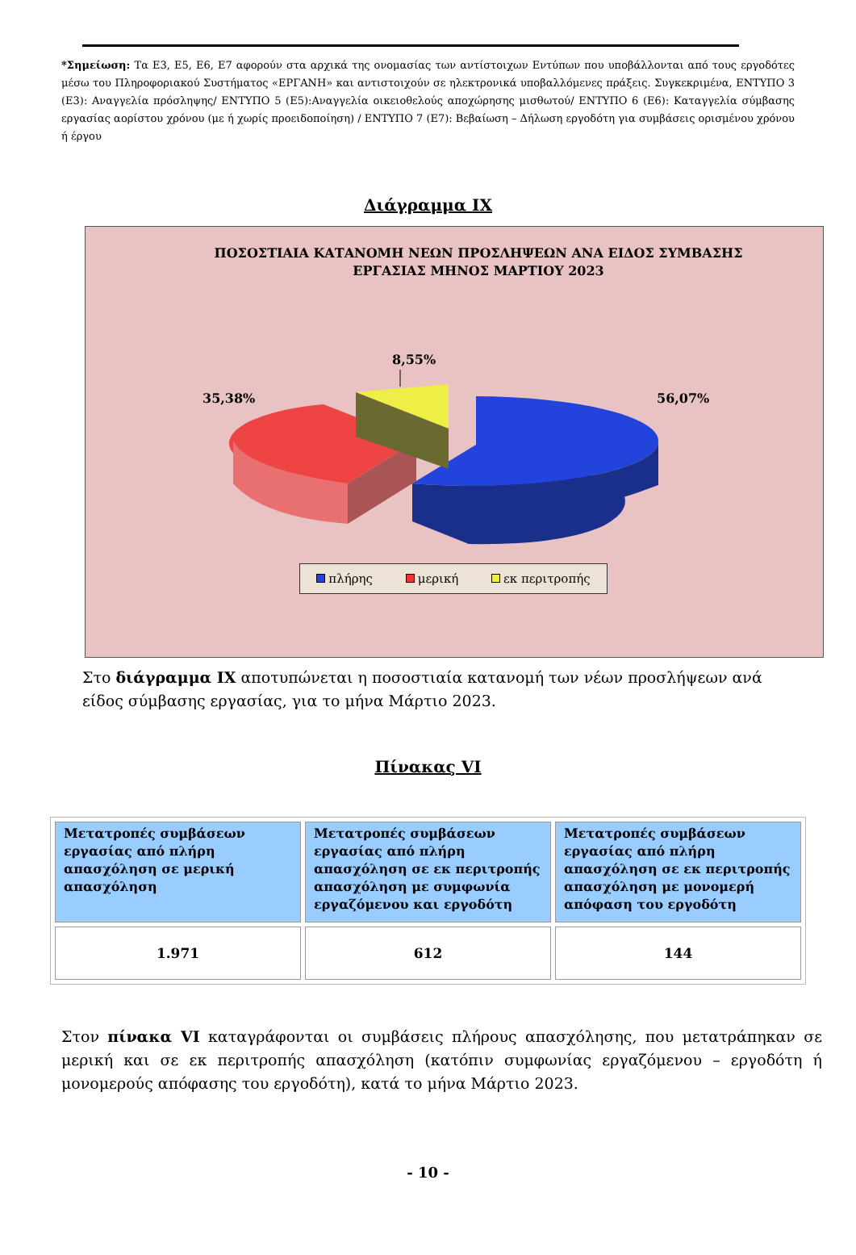*Σημείωση: Τα Ε3, Ε5, Ε6, Ε7 αφορούν στα αρχικά της ονομασίας των αντίστοιχων Εντύπων που υποβάλλονται από τους εργοδότες μέσω του Πληροφοριακού Συστήματος «ΕΡΓΑΝΗ» και αντιστοιχούν σε ηλεκτρονικά υποβαλλόμενες πράξεις. Συγκεκριμένα, ΕΝΤΥΠΟ 3 (Ε3): Αναγγελία πρόσληψης/ ΕΝΤΥΠΟ 5 (Ε5):Αναγγελία οικειοθελούς αποχώρησης μισθωτού/ ΕΝΤΥΠΟ 6 (Ε6): Καταγγελία σύμβασης εργασίας αορίστου χρόνου (με ή χωρίς προειδοποίηση) / ΕΝΤΥΠΟ 7 (Ε7): Βεβαίωση – Δήλωση εργοδότη για συμβάσεις ορισμένου χρόνου ή έργου
Διάγραμμα ΙΧ
ΠΟΣΟΣΤΙΑΙΑ ΚΑΤΑΝΟΜΗ ΝΕΩΝ ΠΡΟΣΛΗΨΕΩΝ ΑΝΑ ΕΙΔΟΣ ΣΥΜΒΑΣΗΣ ΕΡΓΑΣΙΑΣ ΜΗΝΟΣ ΜΑΡΤΙΟΥ 2023
8,55%
35,38% 56,07%
πλήρης μερική εκ περιτροπής
Στο διάγραμμα ΙΧ αποτυπώνεται η ποσοστιαία κατανομή των νέων προσλήψεων ανά είδος σύμβασης εργασίας, για το μήνα Μάρτιο 2023.
Πίνακας VI
| Μετατροπές συμβάσεων εργασίας από πλήρη απασχόληση σε μερική απασχόληση | Μετατροπές συμβάσεων εργασίας από πλήρη απασχόληση σε εκ περιτροπής απασχόληση με συμφωνία εργαζόμενου και εργοδότη | Μετατροπές συμβάσεων εργασίας από πλήρη απασχόληση σε εκ περιτροπής απασχόληση με μονομερή απόφαση του εργοδότη |
| --- | --- | --- |
| 1.971 | 612 | 144 |
Στον πίνακα VI καταγράφονται οι συμβάσεις πλήρους απασχόλησης, που μετατράπηκαν σε μερική και σε εκ περιτροπής απασχόληση (κατόπιν συμφωνίας εργαζόμενου – εργοδότη ή μονομερούς απόφασης του εργοδότη), κατά το μήνα Μάρτιο 2023.
- 10 -